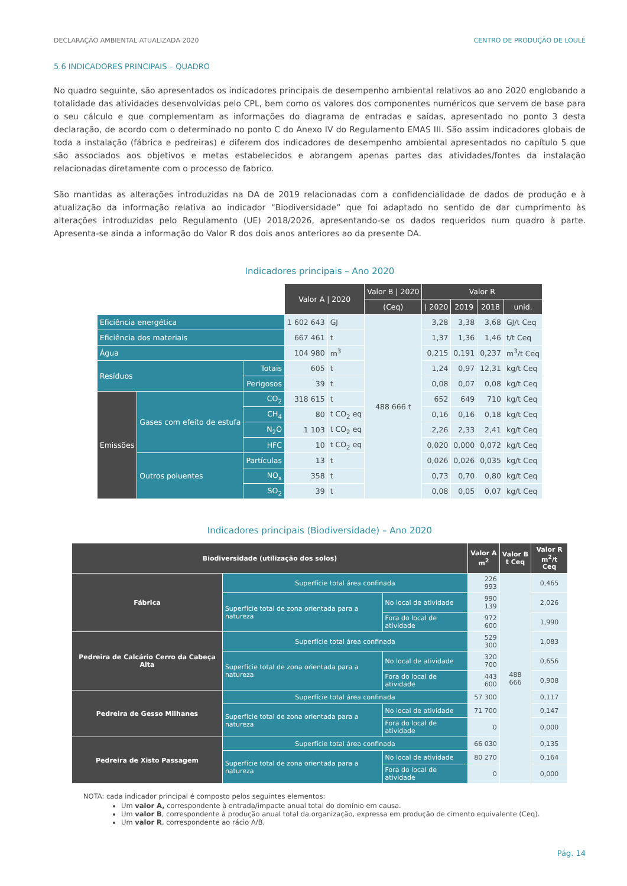DECLARAÇÃO AMBIENTAL ATUALIZADA 2020 CENTRO DE PRODUÇÃO DE LOULÉ
5.6 INDICADORES PRINCIPAIS – QUADRO
No quadro seguinte, são apresentados os indicadores principais de desempenho ambiental relativos ao ano 2020 englobando a totalidade das atividades desenvolvidas pelo CPL, bem como os valores dos componentes numéricos que servem de base para o seu cálculo e que complementam as informações do diagrama de entradas e saídas, apresentado no ponto 3 desta declaração, de acordo com o determinado no ponto C do Anexo IV do Regulamento EMAS III. São assim indicadores globais de toda a instalação (fábrica e pedreiras) e diferem dos indicadores de desempenho ambiental apresentados no capítulo 5 que são associados aos objetivos e metas estabelecidos e abrangem apenas partes das atividades/fontes da instalação relacionadas diretamente com o processo de fabrico.
São mantidas as alterações introduzidas na DA de 2019 relacionadas com a confidencialidade de dados de produção e à atualização da informação relativa ao indicador “Biodiversidade” que foi adaptado no sentido de dar cumprimento às alterações introduzidas pelo Regulamento (UE) 2018/2026, apresentando-se os dados requeridos num quadro à parte. Apresenta-se ainda a informação do Valor R dos dois anos anteriores ao da presente DA.
Indicadores principais – Ano 2020
| | | | Valor A / 2020 | | Valor B / 2020 | Valor R | | | |
| | | | | | (Ceq) | / 2020 | 2019 | 2018 | unid. |
| Eficiência energética | | | 1 602 643 | GJ | 488 666 t | 3,28 | 3,38 | 3,68 | GJ/t Ceq |
| Eficiência dos materiais | | | 667 461 | t | | 1,37 | 1,36 | 1,46 | t/t Ceq |
| Água | | | 104 980 | m<sup>3</sup> | | 0,215 | 0,191 | 0,237 | m<sup>3</sup>/t Ceq |
| Resíduos | | Totais | 605 | t | | 1,24 | 0,97 | 12,31 | kg/t Ceq |
| | | Perigosos | 39 | t | | 0,08 | 0,07 | 0,08 | kg/t Ceq |
| Emissões | Gases com efeito de estufa | CO<sub>2</sub> | 318 615 | t | | 652 | 649 | 710 | kg/t Ceq |
| | | CH<sub>4</sub> | 80 | t CO<sub>2</sub> eq | | 0,16 | 0,16 | 0,18 | kg/t Ceq |
| | | N<sub>2</sub>O | 1 103 | t CO<sub>2</sub> eq | | 2,26 | 2,33 | 2,41 | kg/t Ceq |
| | | HFC | 10 | t CO<sub>2</sub> eq | | 0,020 | 0,000 | 0,072 | kg/t Ceq |
| | Outros poluentes | Partículas | 13 | t | | 0,026 | 0,026 | 0,035 | kg/t Ceq |
| | | NO<sub>x</sub> | 358 | t | | 0,73 | 0,70 | 0,80 | kg/t Ceq |
| | | SO<sub>2</sub> | 39 | t | | 0,08 | 0,05 | 0,07 | kg/t Ceq |
Indicadores principais (Biodiversidade) – Ano 2020
| Biodiversidade (utilização dos solos) | | | Valor A m<sup>2</sup> | Valor B t Ceq | Valor R m<sup>2</sup>/t Ceq |
| --- | --- | --- | --- | --- | --- |
| Fábrica | Superfície total área confinada | | 226 993 | 488 666 | 0,465 |
| | Superfície total de zona orientada para a natureza | No local de atividade | 990 139 | | 2,026 |
| | | Fora do local de atividade | 972 600 | | 1,990 |
| Pedreira de Calcário Cerro da Cabeça Alta | Superfície total área confinada | | 529 300 | | 1,083 |
| | Superfície total de zona orientada para a natureza | No local de atividade | 320 700 | | 0,656 |
| | | Fora do local de atividade | 443 600 | | 0,908 |
| Pedreira de Gesso Milhanes | Superfície total área confinada | | 57 300 | | 0,117 |
| | Superfície total de zona orientada para a natureza | No local de atividade | 71 700 | | 0,147 |
| | | Fora do local de atividade | 0 | | 0,000 |
| Pedreira de Xisto Passagem | Superfície total área confinada | | 66 030 | | 0,135 |
| | Superfície total de zona orientada para a natureza | No local de atividade | 80 270 | | 0,164 |
| | | Fora do local de atividade | 0 | | 0,000 |
NOTA: cada indicador principal é composto pelos seguintes elementos:
Um valor A, correspondente à entrada/impacte anual total do domínio em causa.
Um valor B, correspondente à produção anual total da organização, expressa em produção de cimento equivalente (Ceq).
Um valor R, correspondente ao rácio A/B.
Pág. 14